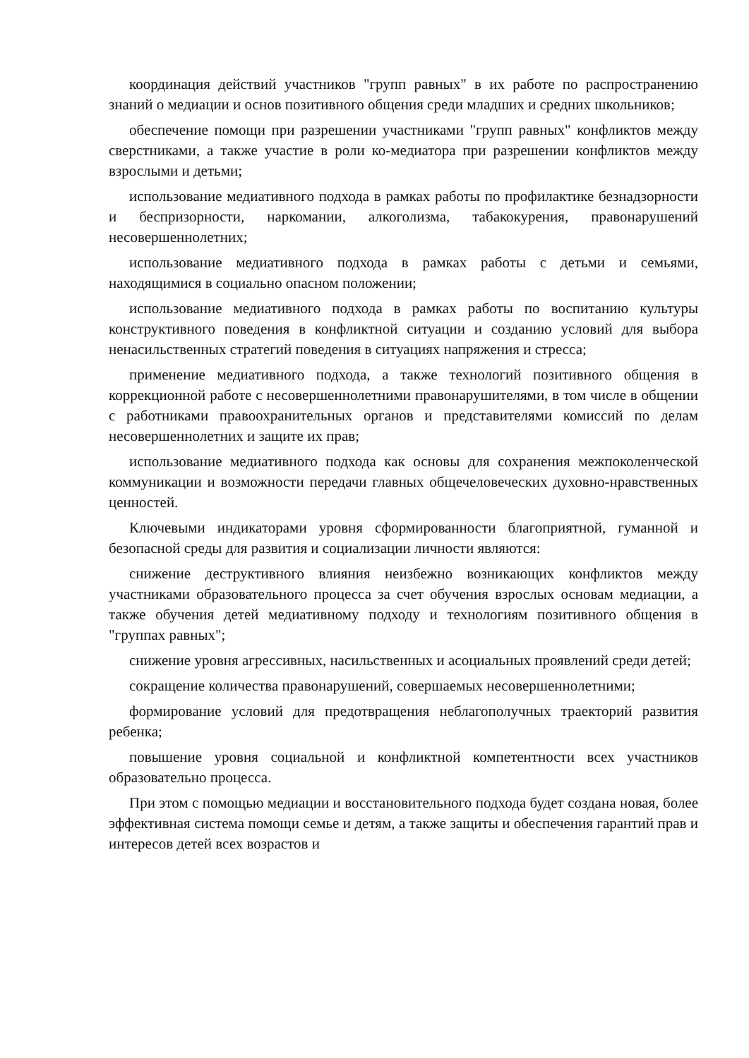координация действий участников "групп равных" в их работе по распространению знаний о медиации и основ позитивного общения среди младших и средних школьников;
обеспечение помощи при разрешении участниками "групп равных" конфликтов между сверстниками, а также участие в роли ко-медиатора при разрешении конфликтов между взрослыми и детьми;
использование медиативного подхода в рамках работы по профилактике безнадзорности и беспризорности, наркомании, алкоголизма, табакокурения, правонарушений несовершеннолетних;
использование медиативного подхода в рамках работы с детьми и семьями, находящимися в социально опасном положении;
использование медиативного подхода в рамках работы по воспитанию культуры конструктивного поведения в конфликтной ситуации и созданию условий для выбора ненасильственных стратегий поведения в ситуациях напряжения и стресса;
применение медиативного подхода, а также технологий позитивного общения в коррекционной работе с несовершеннолетними правонарушителями, в том числе в общении с работниками правоохранительных органов и представителями комиссий по делам несовершеннолетних и защите их прав;
использование медиативного подхода как основы для сохранения межпоколенческой коммуникации и возможности передачи главных общечеловеческих духовно-нравственных ценностей.
Ключевыми индикаторами уровня сформированности благоприятной, гуманной и безопасной среды для развития и социализации личности являются:
снижение деструктивного влияния неизбежно возникающих конфликтов между участниками образовательного процесса за счет обучения взрослых основам медиации, а также обучения детей медиативному подходу и технологиям позитивного общения в "группах равных";
снижение уровня агрессивных, насильственных и асоциальных проявлений среди детей;
сокращение количества правонарушений, совершаемых несовершеннолетними;
формирование условий для предотвращения неблагополучных траекторий развития ребенка;
повышение уровня социальной и конфликтной компетентности всех участников образовательно процесса.
При этом с помощью медиации и восстановительного подхода будет создана новая, более эффективная система помощи семье и детям, а также защиты и обеспечения гарантий прав и интересов детей всех возрастов и